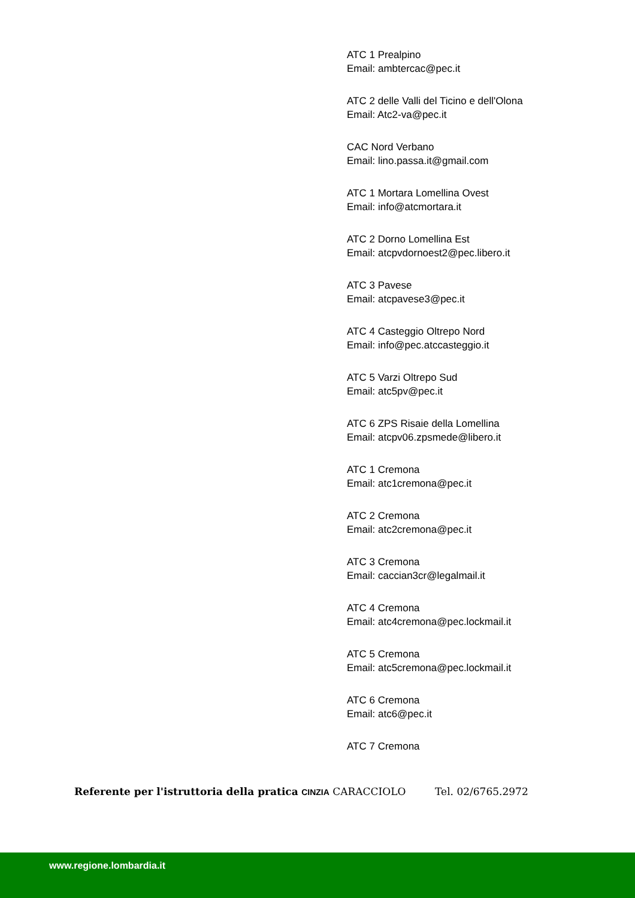ATC 1 Prealpino
Email: ambtercac@pec.it
ATC 2 delle Valli del Ticino e dell'Olona
Email: Atc2-va@pec.it
CAC Nord Verbano
Email: lino.passa.it@gmail.com
ATC 1 Mortara Lomellina Ovest
Email: info@atcmortara.it
ATC 2 Dorno Lomellina Est
Email: atcpvdornoest2@pec.libero.it
ATC 3 Pavese
Email: atcpavese3@pec.it
ATC 4 Casteggio Oltrepo Nord
Email: info@pec.atccasteggio.it
ATC 5 Varzi Oltrepo Sud
Email: atc5pv@pec.it
ATC 6 ZPS Risaie della Lomellina
Email: atcpv06.zpsmede@libero.it
ATC 1 Cremona
Email: atc1cremona@pec.it
ATC 2 Cremona
Email: atc2cremona@pec.it
ATC 3 Cremona
Email: caccian3cr@legalmail.it
ATC 4 Cremona
Email: atc4cremona@pec.lockmail.it
ATC 5 Cremona
Email: atc5cremona@pec.lockmail.it
ATC 6 Cremona
Email: atc6@pec.it
ATC 7 Cremona
Referente per l'istruttoria della pratica CINZIA CARACCIOLO Tel. 02/6765.2972
www.regione.lombardia.it